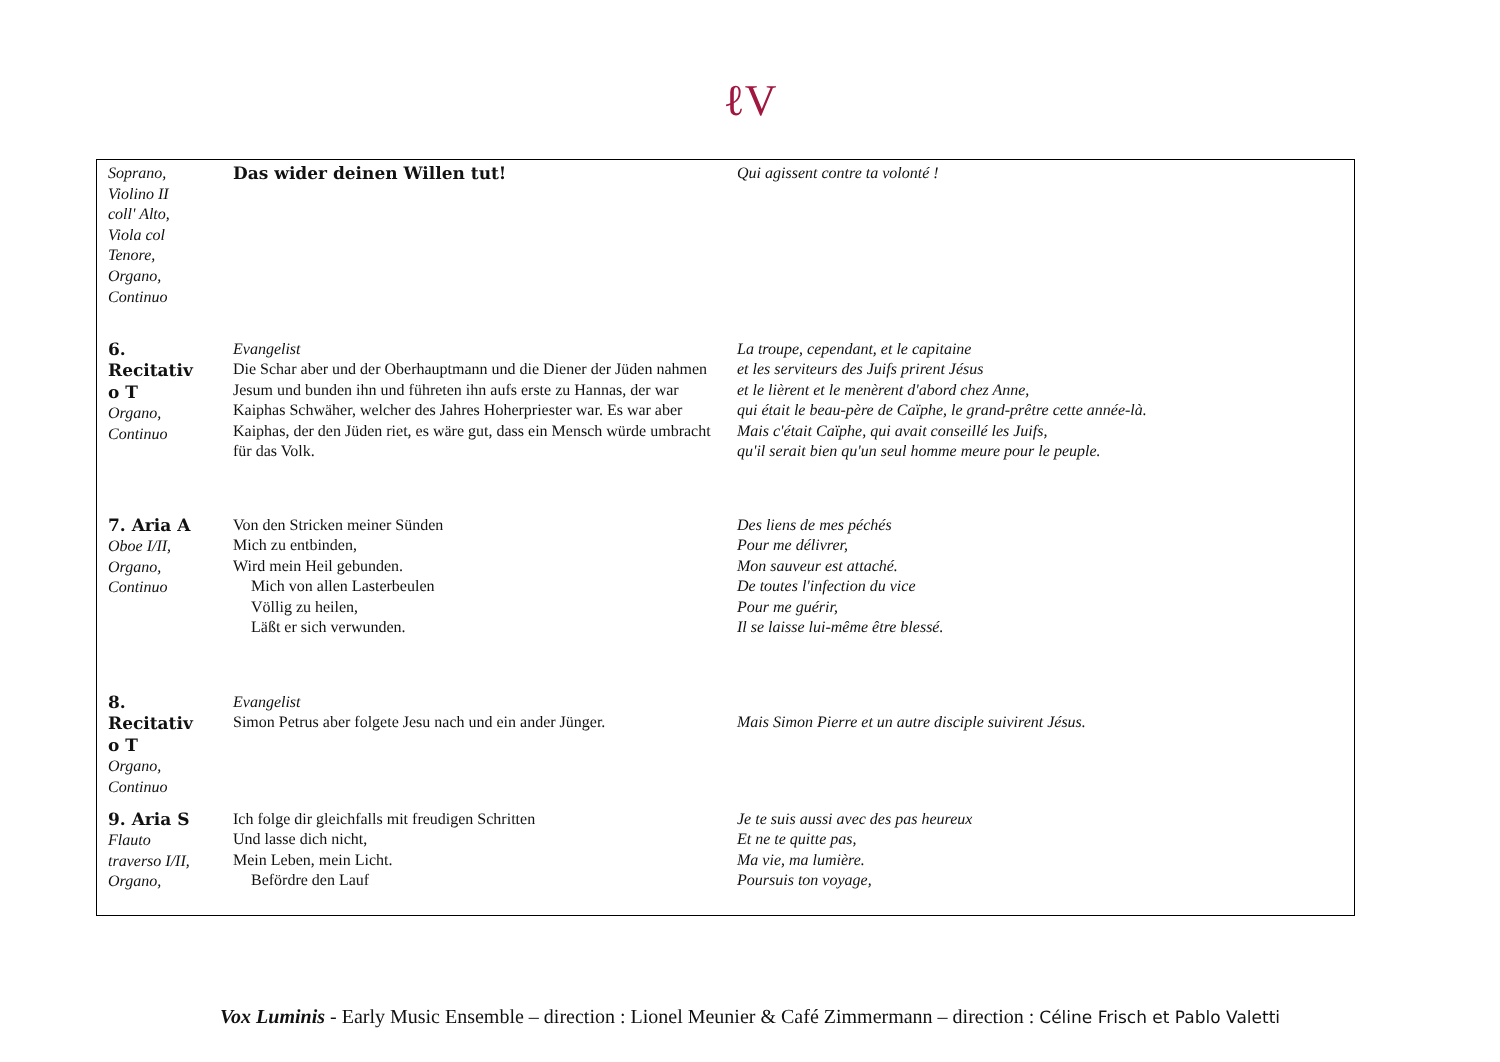ℓV
| Soprano, Violino II coll' Alto, Viola col Tenore, Organo, Continuo | Das wider deinen Willen tut! | Qui agissent contre ta volonté ! |
| 6. Recitativ o T Organo, Continuo | Evangelist Die Schar aber und der Oberhauptmann und die Diener der Jüden nahmen Jesum und bunden ihn und führeten ihn aufs erste zu Hannas, der war Kaiphas Schwäher, welcher des Jahres Hoherpriester war. Es war aber Kaiphas, der den Jüden riet, es wäre gut, dass ein Mensch würde umbracht für das Volk. | La troupe, cependant, et le capitaine et les serviteurs des Juifs prirent Jésus et le lièrent et le menèrent d'abord chez Anne, qui était le beau-père de Caïphe, le grand-prêtre cette année-là. Mais c'était Caïphe, qui avait conseillé les Juifs, qu'il serait bien qu'un seul homme meure pour le peuple. |
| 7. Aria A Oboe I/II, Organo, Continuo | Von den Stricken meiner Sünden Mich zu entbinden, Wird mein Heil gebunden. Mich von allen Lasterbeulen Völlig zu heilen, Läßt er sich verwunden. | Des liens de mes péchés Pour me délivrer, Mon sauveur est attaché. De toutes l'infection du vice Pour me guérir, Il se laisse lui-même être blessé. |
| 8. Recitativ o T Organo, Continuo | Evangelist Simon Petrus aber folgete Jesu nach und ein ander Jünger. | Mais Simon Pierre et un autre disciple suivirent Jésus. |
| 9. Aria S Flauto traverso I/II, Organo, | Ich folge dir gleichfalls mit freudigen Schritten Und lasse dich nicht, Mein Leben, mein Licht. Befördre den Lauf | Je te suis aussi avec des pas heureux Et ne te quitte pas, Ma vie, ma lumière. Poursuis ton voyage, |
Vox Luminis - Early Music Ensemble – direction : Lionel Meunier & Café Zimmermann – direction : Céline Frisch et Pablo Valetti